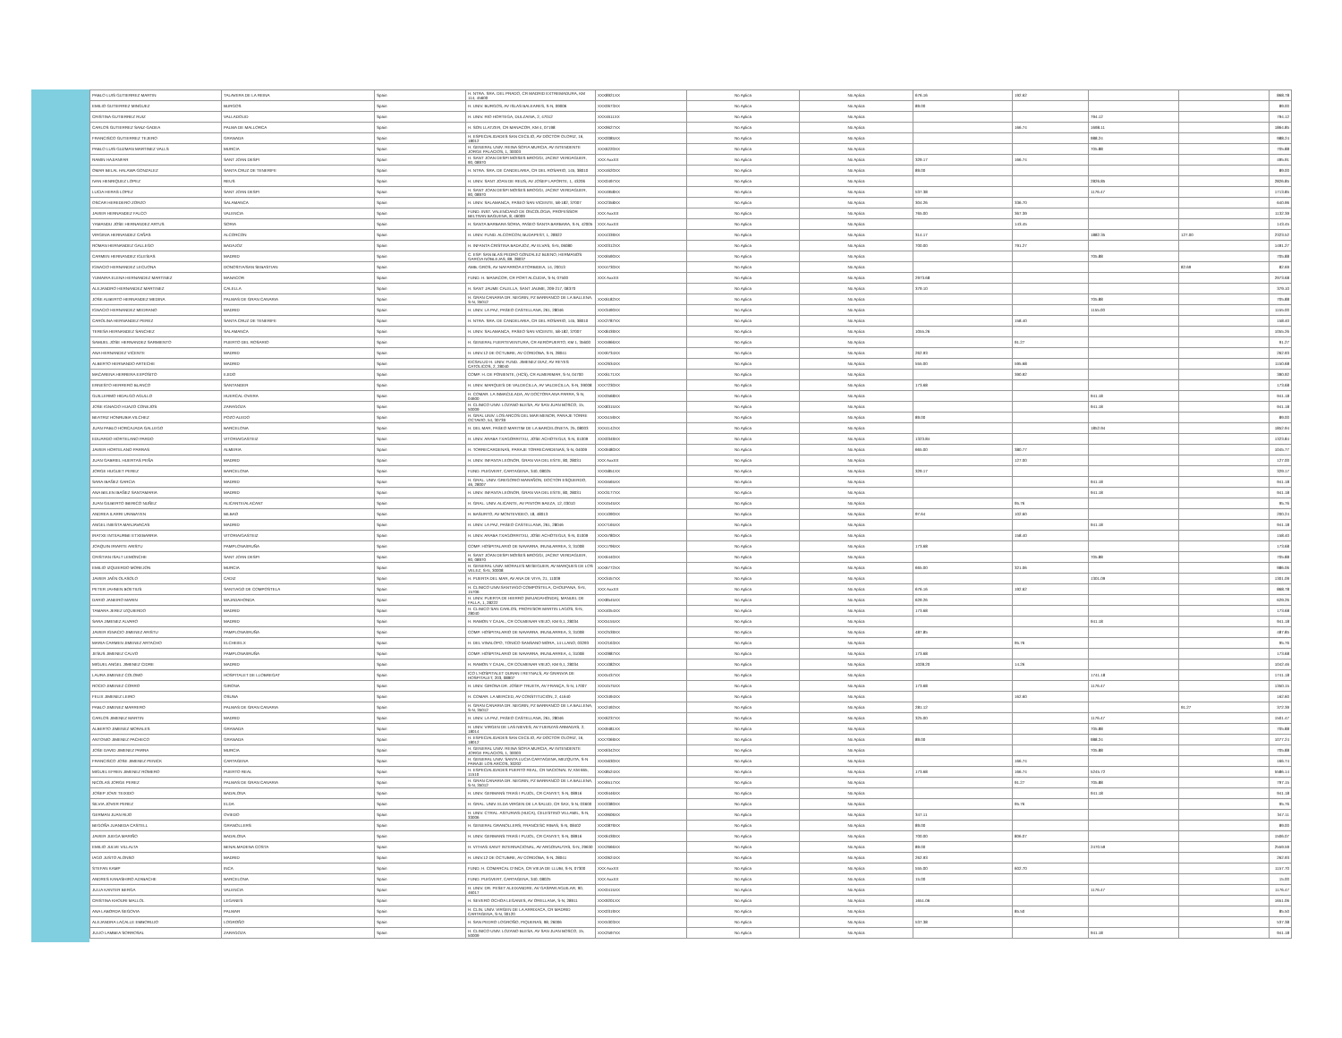| PABLO LUIS GUTIERREZ MARTIN | TALAVERA DE LA REINA | Spain | H. NTRA. SRA. DEL PRADO, CR MADRID EXTREMADURA, KM 114, 45600 | XXX8921XX | No Aplica | No Aplica | 676.16 | 192.62 | | | 868.78 |
| EMILIO GUTIERREZ MINGUEZ | BURGOS | Spain | H. UNIV. BURGOS, AV ISLAS BALEARES, S-N, 09006 | XXX0673XX | No Aplica | No Aplica | 89.00 | | | | 89.00 |
| CRISTINA GUTIERREZ RUIZ | VALLADOLID | Spain | H. UNIV. RIO HORTEGA, DULZAINA, 2, 47012 | XXX4611XX | No Aplica | No Aplica | | | 794.12 | | 794.12 |
| CARLOS GUTIERREZ SANZ-GADEA | PALMA DE MALLORCA | Spain | H. SON LLATZER, CR MANACOR, KM 4, 07198 | XXX9627XX | No Aplica | No Aplica | | 166.74 | 1698.11 | | 1864.85 |
| FRANCISCO GUTIERREZ TEJERO | GRANADA | Spain | H. ESPECIALIDADES SAN CECILIO, AV DOCTOR OLORIZ, 16, 18012 | XXX0085XX | No Aplica | No Aplica | | | 988.24 | | 988.24 |
| PABLO LUIS GUZMAN MARTINEZ VALLS | MURCIA | Spain | H. GENERAL UNIV. REINA SOFIA MURCIA, AV INTENDENTE JORGE PALACIOS, 1, 30003 | XXX6220XX | No Aplica | No Aplica | | | 705.88 | | 705.88 |
| RAMIN HAJIANFAR | SANT JOAN DESPI | Spain | H. SANT JOAN DESPI MOISES BROGGI, JACINT VERDAGUER, 90, 08970 | XXX AxxXX | No Aplica | No Aplica | 329.17 | 166.74 | | | 495.91 |
| OMAR BELAL HALAWA GONZALEZ | SANTA CRUZ DE TENERIFE | Spain | H. NTRA. SRA. DE CANDELARIA, CR DEL ROSARIO, 145, 38010 | XXX4620XX | No Aplica | No Aplica | 89.00 | | | | 89.00 |
| IVAN HENRIQUEZ LOPEZ | REUS | Spain | H. UNIV. SANT JOAN DE REUS, AV JOSEP LAPORTE, 1, 43206 | XXX0497XX | No Aplica | No Aplica | | | 2826.85 | | 2826.85 |
| LUCIA HERAS LOPEZ | SANT JOAN DESPI | Spain | H. SANT JOAN DESPI MOISES BROGGI, JACINT VERDAGUER, 90, 08970 | XXX4958XX | No Aplica | No Aplica | 537.38 | | 1176.47 | | 1713.85 |
| OSCAR HEREDERO ZORZO | SALAMANCA | Spain | H. UNIV. SALAMANCA, PASEO SAN VICENTE, 58-182, 37007 | XXX2358XX | No Aplica | No Aplica | 304.26 | 336.70 | | | 640.96 |
| JAVIER HERNANDEZ FALCO | VALENCIA | Spain | FUND. INST. VALENCIANO DE ONCOLOGIA, PROFESSOR BELTRAN BAGUENA, 8, 46009 | XXX AxxXX | No Aplica | No Aplica | 765.00 | 367.39 | | | 1132.39 |
| YAMANDU JOSE HERNANDEZ ARTUS | SORIA | Spain | H. SANTA BARBARA SORIA, PASEO SANTA BARBARA, S-N, 42005 | XXX AxxXX | No Aplica | No Aplica | | 143.45 | | | 143.45 |
| VIRGINIA HERNANDEZ CAÑAS | ALCORCON | Spain | H. UNIV. FUND. ALCORCON, BUDAPEST, 1, 28922 | XXX4339XX | No Aplica | No Aplica | 314.17 | | 1882.35 | 127.00 | 2323.52 |
| ROMAN HERNANDEZ GALLEGO | BADAJOZ | Spain | H. INFANTA CRISTINA BADAJOZ, AV ELVAS, S-N, 06080 | XXX0312XX | No Aplica | No Aplica | 700.00 | 791.27 | | | 1491.27 |
| CARMEN HERNANDEZ IGLESIAS | MADRID | Spain | C. ESP. SAN BLAS PEDRO GONZALEZ BUENO, HERMANOS GARCIA NOBLEJAS, 89, 28037 | XXX6590XX | No Aplica | No Aplica | | | 705.88 | | 705.88 |
| IGNACIO HERNANDEZ LECUONA | DONOSTIA/SAN SEBASTIAN | Spain | AMB. GROS, AV NAFARROA ETORBIDEA, 14, 20013 | XXX4730XX | No Aplica | No Aplica | | | | 82.69 | 82.69 |
| YUMAIRA ELENA HERNANDEZ MARTINEZ | MANACOR | Spain | FUND. H. MANACOR, CR PORT ALCUDIA, S-N, 07500 | XXX AxxXX | No Aplica | No Aplica | 2973.68 | | | | 2973.68 |
| ALEJANDRO HERNANDEZ MARTINEZ | CALELLA | Spain | H. SANT JAUME CALELLA, SANT JAUME, 209-217, 08370 | | No Aplica | No Aplica | 379.10 | | | | 379.10 |
| JOSE ALBERTO HERNANDEZ MEDINA | PALMAS DE GRAN CANARIA | Spain | H. GRAN CANARIA DR. NEGRIN, PZ BARRANCO DE LA BALLENA, S-N, 35012 | XXX6182XX | No Aplica | No Aplica | | | 705.88 | | 705.88 |
| IGNACIO HERNANDEZ MEDRANO | MADRID | Spain | H. UNIV. LA PAZ, PASEO CASTELLANA, 261, 28046 | XXX3490XX | No Aplica | No Aplica | | | 1155.00 | | 1155.00 |
| CAROLINA HERNANDEZ PEREZ | SANTA CRUZ DE TENERIFE | Spain | H. NTRA. SRA. DE CANDELARIA, CR DEL ROSARIO, 145, 38010 | XXX2787XX | No Aplica | No Aplica | | 158.40 | | | 158.40 |
| TERESA HERNANDEZ SANCHEZ | SALAMANCA | Spain | H. UNIV. SALAMANCA, PASEO SAN VICENTE, 58-182, 37007 | XXX8439XX | No Aplica | No Aplica | 1055.26 | | | | 1055.26 |
| SAMUEL JOSE HERNANDEZ SARMIENTO | PUERTO DEL ROSARIO | Spain | H. GENERAL FUERTEVENTURA, CR AEROPUERTO, KM 1, 35600 | XXX5966XX | No Aplica | No Aplica | | 91.27 | | | 91.27 |
| ANA HERNANDEZ VICENTE | MADRID | Spain | H. UNIV.12 DE OCTUBRE, AV CORDOBA, S-N, 28041 | XXX6734XX | No Aplica | No Aplica | 262.93 | | | | 262.93 |
| ALBERTO HERNANDO ARTECHE | MADRID | Spain | IDCSALUD H. UNIV. FUND. JIMENEZ DIAZ, AV REYES CATOLICOS, 2, 28040 | XXX2634XX | No Aplica | No Aplica | 555.00 | 595.68 | | | 1150.68 |
| MACARENA HERRERA EXPOSITO | EJIDO | Spain | COMP. H. DE PONIENTE, (HCS), CR ALMERIMAR, S-N, 04700 | XXX6171XX | No Aplica | No Aplica | | 390.92 | | | 390.92 |
| ERNESTO HERRERO BLANCO | SANTANDER | Spain | H. UNIV. MARQUES DE VALDECILLA, AV VALDECILLA, S-N, 39008 | XXX7230XX | No Aplica | No Aplica | 173.68 | | | | 173.68 |
| GUILLERMO HIDALGO AGULLO | HUERCAL-OVERA | Spain | H. COMAR. LA INMACULADA, AV DOCTORA ANA PARRA, S-N, 04600 | XXX0568XX | No Aplica | No Aplica | | | 941.18 | | 941.18 |
| JOSE IGNACIO HIJAZO CONEJOS | ZARAGOZA | Spain | H. CLINICO UNIV. LOZANO BLESA, AV SAN JUAN BOSCO, 15, 50009 | XXX8315XX | No Aplica | No Aplica | | | 941.18 | | 941.18 |
| BEATRIZ HONRUBIA VILCHEZ | POZO ALEDO | Spain | H. GRAL UNIV. LOS ARCOS DEL MAR MENOR, PARAJE TORRE OCTAVIO, 54, 30739 | XXX5159XX | No Aplica | No Aplica | 89.00 | | | | 89.00 |
| JUAN PABLO HORCAJADA GALLEGO | BARCELONA | Spain | H. DEL MAR, PASEO MARITIM DE LA BARCELONETA, 25, 08003 | XXX4142XX | No Aplica | No Aplica | | | 1852.94 | | 1852.94 |
| EDUARDO HORTELANO PARDO | VITORIA/GASTEIZ | Spain | H. UNIV. ARABA TXAGORRITXU, JOSE ACHOTEGUI, S-N, 01009 | XXX0349XX | No Aplica | No Aplica | 1323.84 | | | | 1323.84 |
| JAVIER HORTELANO PARRAS | ALMERIA | Spain | H. TORRECARDENAS, PARAJE TORRECARDENAS, S-N, 04009 | XXX9480XX | No Aplica | No Aplica | 665.00 | 380.77 | | | 1045.77 |
| JUAN GABRIEL HUERTAS PEÑA | MADRID | Spain | H. UNIV. INFANTA LEONOR, GRAN VIA DEL ESTE, 80, 28031 | XXX AxxXX | No Aplica | No Aplica | | 127.00 | | | 127.00 |
| JORGE HUGUET PEREZ | BARCELONA | Spain | FUND. PUIGVERT, CARTAGENA, 340, 08025 | XXX5851XX | No Aplica | No Aplica | 329.17 | | | | 329.17 |
| SARA IBAÑEZ GARCIA | MADRID | Spain | H. GRAL. UNIV. GREGORIO MARAÑON, DOCTOR ESQUERDO, 46, 28007 | XXX5565XX | No Aplica | No Aplica | | | 941.18 | | 941.18 |
| ANA BELEN IBAÑEZ SANTAMARIA | MADRID | Spain | H. UNIV. INFANTA LEONOR, GRAN VIA DEL ESTE, 80, 28031 | XXX3177XX | No Aplica | No Aplica | | | 941.18 | | 941.18 |
| JUAN GILBERTO IBERICO NUÑEZ | ALICANTE/ALACANT | Spain | H. GRAL. UNIV. ALICANTE, AV PINTOR BAEZA, 12, 03010 | XXX4545XX | No Aplica | No Aplica | | 95.76 | | | 95.76 |
| ANDREA ILARRI URABAYEN | BILBAO | Spain | H. BASURTO, AV MONTEVIDEO, 18, 48013 | XXX1090XX | No Aplica | No Aplica | 97.64 | 102.60 | | | 200.24 |
| ANGEL INIESTA MANJAVACAS | MADRID | Spain | H. UNIV. LA PAZ, PASEO CASTELLANA, 261, 28046 | XXX7165XX | No Aplica | No Aplica | | | 941.18 | | 941.18 |
| IRATXE INTXAURBE ETXEBARRIA | VITORIA/GASTEIZ | Spain | H. UNIV. ARABA TXAGORRITXU, JOSE ACHOTEGUI, S-N, 01009 | XXX5780XX | No Aplica | No Aplica | | 158.40 | | | 158.40 |
| JOAQUIN IRIARTE ARISTU | PAMPLONA/IRUÑA | Spain | COMP. HOSPITALARIO DE NAVARRA, IRUNLARREA, 3, 31008 | XXX1796XX | No Aplica | No Aplica | 173.68 | | | | 173.68 |
| CRISTIAN ISALT LEMONCHE | SANT JOAN DESPI | Spain | H. SANT JOAN DESPI MOISES BROGGI, JACINT VERDAGUER, 90, 08970 | XXX6440XX | No Aplica | No Aplica | | | 705.88 | | 705.88 |
| EMILIO IZQUIERDO MOREJON | MURCIA | Spain | H. GENERAL UNIV. MORALES MESEGUER, AV MARQUES DE LOS VELEZ, S-N, 30008 | XXX6772XX | No Aplica | No Aplica | 665.00 | 321.06 | | | 986.06 |
| JAVIER JAÉN OLASOLO | CADIZ | Spain | H. PUERTA DEL MAR, AV ANA DE VIYA, 21, 11009 | XXX3457XX | No Aplica | No Aplica | | | 1301.09 | | 1301.09 |
| PETER JAHNEN BOETIUS | SANTIAGO DE COMPOSTELA | Spain | H. CLINICO UNIV.SANTIAGO COMPOSTELA, CHOUPANA, S-N, 15706 | XXX AxxXX | No Aplica | No Aplica | 676.16 | 192.62 | | | 868.78 |
| DARIO JANEIRO MARIN | MAJADAHONDA | Spain | H. UNIV. PUERTA DE HIERRO (MAJADAHONDA), MANUEL DE FALLA, 1, 28222 | XXX8545XX | No Aplica | No Aplica | 629.26 | | | | 629.26 |
| TAMARA JEREZ IZQUIERDO | MADRID | Spain | H. CLINICO SAN CARLOS, PROFESOR MARTIN LAGOS, S-N, 28040 | XXX4054XX | No Aplica | No Aplica | 173.68 | | | | 173.68 |
| SARA JIMENEZ ALVARO | MADRID | Spain | H. RAMON Y CAJAL, CR COLMENAR VIEJO, KM 9,1, 28034 | XXX5155XX | No Aplica | No Aplica | | | 941.18 | | 941.18 |
| JAVIER IGNACIO JIMENEZ ARISTU | PAMPLONA/IRUÑA | Spain | COMP. HOSPITALARIO DE NAVARRA, IRUNLARREA, 3, 31008 | XXX2539XX | No Aplica | No Aplica | 487.85 | | | | 487.85 |
| MARIA CARMEN JIMENEZ ARTACHO | ELCHE/ELX | Spain | H. DEL VINALOPO, TONICO SANSANO MORA, 14 LLANO, 03293 | XXX2163XX | No Aplica | No Aplica | | 95.76 | | | 95.76 |
| JESUS JIMENEZ CALVO | PAMPLONA/IRUÑA | Spain | COMP. HOSPITALARIO DE NAVARRA, IRUNLARREA, 4, 31008 | XXX0987XX | No Aplica | No Aplica | 173.68 | | | | 173.68 |
| MIGUEL ANGEL JIMENEZ CIDRE | MADRID | Spain | H. RAMON Y CAJAL, CR COLMENAR VIEJO, KM 9,1, 28034 | XXX1082XX | No Aplica | No Aplica | 1028.20 | 14.26 | | | 1042.46 |
| LAURA JIMENEZ COLOMO | HOSPITALET DE LLOBREGAT | Spain | ICO L'HOSPITALET DURAN I REYNALS, AV GRANVIA DE HOSPITALET, 203, 08907 | XXX5437XX | No Aplica | No Aplica | | | 1741.18 | | 1741.18 |
| ROCIO JIMENEZ CORRO | GIRONA | Spain | H. UNIV. GIRONA DR. JOSEP TRUETA, AV FRANÇA, S-N, 17007 | XXX4575XX | No Aplica | No Aplica | 173.68 | | 1176.47 | | 1350.15 |
| FELIX JIMENEZ LEIRO | OSUNA | Spain | H. COMAR. LA MERCED, AV CONSTITUCION, 2, 41640 | XXX3494XX | No Aplica | No Aplica | | 162.60 | | | 162.60 |
| PABLO JIMENEZ MARRERO | PALMAS DE GRAN CANARIA | Spain | H. GRAN CANARIA DR. NEGRIN, PZ BARRANCO DE LA BALLENA, S-N, 35012 | XXX2492XX | No Aplica | No Aplica | 281.12 | | | 91.27 | 372.39 |
| CARLOS JIMENEZ MARTIN | MADRID | Spain | H. UNIV. LA PAZ, PASEO CASTELLANA, 261, 28046 | XXX6237XX | No Aplica | No Aplica | 325.00 | | 1176.47 | | 1501.47 |
| ALBERTO JIMENEZ MORALES | GRANADA | Spain | H. UNIV. VIRGEN DE LAS NIEVES, AV FUERZAS ARMADAS, 2, 18014 | XXX9481XX | No Aplica | No Aplica | | | 705.88 | | 705.88 |
| ANTONIO JIMENEZ PACHECO | GRANADA | Spain | H. ESPECIALIDADES SAN CECILIO, AV DOCTOR OLORIZ, 16, 18012 | XXX7069XX | No Aplica | No Aplica | 89.00 | | 988.24 | | 1077.24 |
| JOSE DAVID JIMENEZ PARRA | MURCIA | Spain | H. GENERAL UNIV. REINA SOFIA MURCIA, AV INTENDENTE JORGE PALACIOS, 1, 30003 | XXX6342XX | No Aplica | No Aplica | | | 705.88 | | 705.88 |
| FRANCISCO JOSE JIMENEZ PENICK | CARTAGENA | Spain | H. GENERAL UNIV. SANTA LUCIA CARTAGENA, MEZQUITA, S-N PARAJE LOS ARCOS, 30202 | XXX5630XX | No Aplica | No Aplica | | 166.74 | | | 166.74 |
| MIGUEL EFREN JIMENEZ ROMERO | PUERTO REAL | Spain | H. ESPECIALIDADES PUERTO REAL, CR NACIONAL IV, KM 665, 11510 | XXX8524XX | No Aplica | No Aplica | 173.68 | 166.74 | 5245.72 | | 5586.14 |
| NICOLAS JORGE PEREZ | PALMAS DE GRAN CANARIA | Spain | H. GRAN CANARIA DR. NEGRIN, PZ BARRANCO DE LA BALLENA, S-N, 35012 | XXX6517XX | No Aplica | No Aplica | | 91.27 | 705.88 | | 797.15 |
| JOSEP JOVE TEIXIDO | BADALONA | Spain | H. UNIV. GERMANS TRIAS I PUJOL, CR CANYET, S-N, 08916 | XXX9446XX | No Aplica | No Aplica | | | 941.18 | | 941.18 |
| SILVIA JOVER PEREZ | ELDA | Spain | H. GRAL. UNIV. ELDA VIRGEN DE LA SALUD, CR SAX, S-N, 03600 | XXX3380XX | No Aplica | No Aplica | | 95.76 | | | 95.76 |
| GERMAN JUAN RIJO | OVIEDO | Spain | H. UNIV. CTRAL. ASTURIAS (HUCA), CELESTINO VILLAMIL, S-N, 33006 | XXX9606XX | No Aplica | No Aplica | 347.11 | | | | 347.11 |
| BEGOÑA JUANEDA CASTELL | GRANOLLERS | Spain | H. GENERAL GRANOLLERS, FRANCESC RIBAS, S-N, 08402 | XXX0879XX | No Aplica | No Aplica | 89.00 | | | | 89.00 |
| JAVIER JUEGA MARIÑO | BADALONA | Spain | H. UNIV. GERMANS TRIAS I PUJOL, CR CANYET, S-N, 08916 | XXX6439XX | No Aplica | No Aplica | 700.00 | 806.07 | | | 1506.07 |
| EMILIO JULVE VILLALTA | BENALMADENA COSTA | Spain | H. VITHAS XANIT INTERNACIONAL, AV ARGONAUTAS, S-N, 29630 | XXX2666XX | No Aplica | No Aplica | 89.00 | | 2470.59 | | 2559.59 |
| IAGO JUSTO ALONSO | MADRID | Spain | H. UNIV.12 DE OCTUBRE, AV CORDOBA, S-N, 28041 | XXX0624XX | No Aplica | No Aplica | 262.93 | | | | 262.93 |
| STEFAN KAMP | INCA | Spain | FUND. H. COMARCAL D'INCA, CR VIEJA DE LLUBI, S-N, 07300 | XXX AxxXX | No Aplica | No Aplica | 555.00 | 602.70 | | | 1157.70 |
| ANDRES KANASHIRO AZABACHE | BARCELONA | Spain | FUND. PUIGVERT, CARTAGENA, 340, 08025 | XXX AxxXX | No Aplica | No Aplica | 15.00 | | | | 15.00 |
| JULIA KANTER BERGA | VALENCIA | Spain | H. UNIV. DR. PESET ALEIXANDRE, AV GASPAR AGUILAR, 90, 46017 | XXX0415XX | No Aplica | No Aplica | | | 1176.47 | | 1176.47 |
| CRISTINA KHOURI MALLOL | LEGANES | Spain | H. SEVERO OCHOA LEGANES, AV ORELLANA, S-N, 28911 | XXX9201XX | No Aplica | No Aplica | 1651.06 | | | | 1651.06 |
| ANA LABORDA SEGOVIA | PALMAR | Spain | H. CLIN. UNIV. VIRGEN DE LA ARRIXACA, CR MADRID CARTAGENA, S-N, 30120 | XXX0319XX | No Aplica | No Aplica | | 85.50 | | | 85.50 |
| ALEJANDRA LACALLE EMBORUJO | LOGROÑO | Spain | H. SAN PEDRO LOGROÑO, PIQUERAS, 98, 26006 | XXX5303XX | No Aplica | No Aplica | 537.38 | | | | 537.38 |
| JULIO LAMBEA SORROSAL | ZARAGOZA | Spain | H. CLINICO UNIV. LOZANO BLESA, AV SAN JUAN BOSCO, 15, 50009 | XXX2597XX | No Aplica | No Aplica | | | 941.18 | | 941.18 |